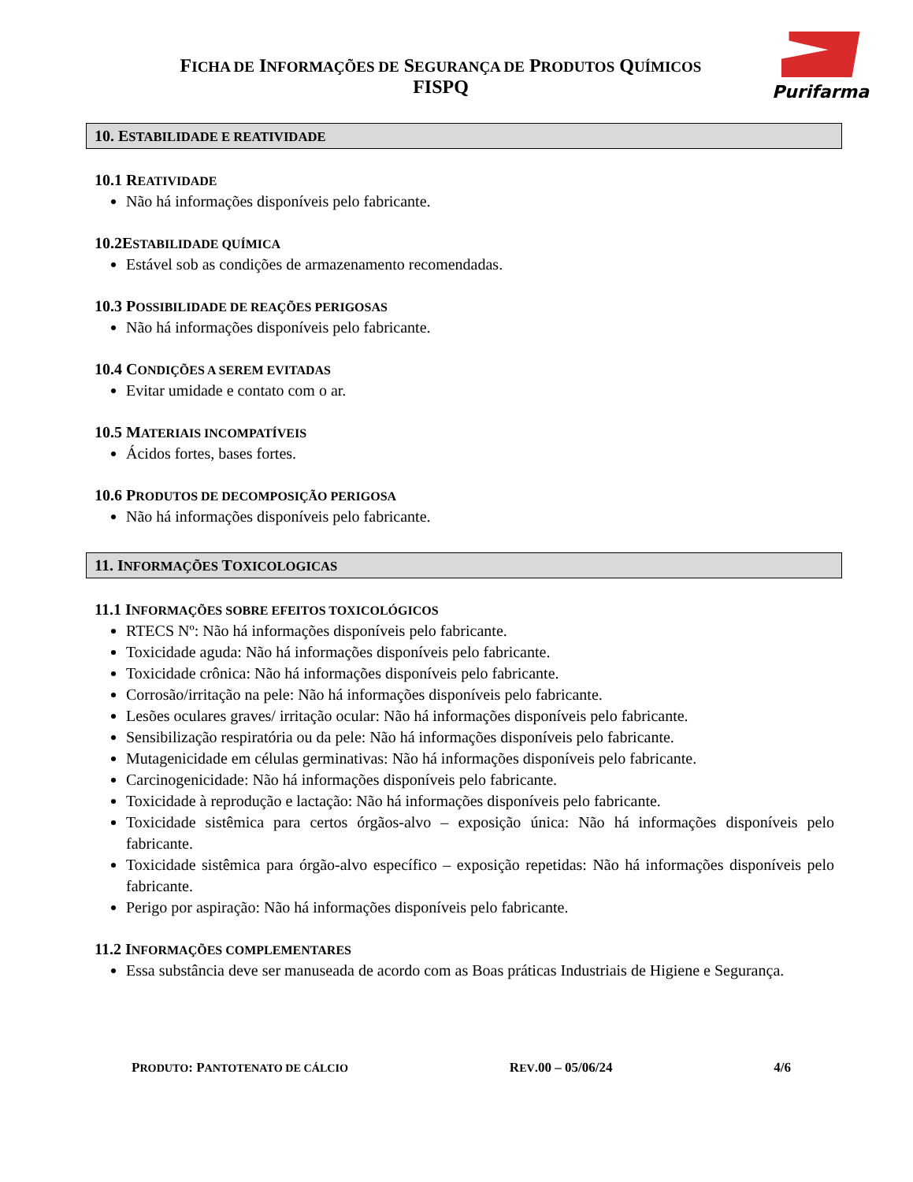Purifarma
FICHA DE INFORMAÇÕES DE SEGURANÇA DE PRODUTOS QUÍMICOS
FISPQ
10. ESTABILIDADE E REATIVIDADE
10.1 REATIVIDADE
Não há informações disponíveis pelo fabricante.
10.2ESTABILIDADE QUÍMICA
Estável sob as condições de armazenamento recomendadas.
10.3 POSSIBILIDADE DE REAÇÕES PERIGOSAS
Não há informações disponíveis pelo fabricante.
10.4 CONDIÇÕES A SEREM EVITADAS
Evitar umidade e contato com o ar.
10.5 MATERIAIS INCOMPATÍVEIS
Ácidos fortes, bases fortes.
10.6 PRODUTOS DE DECOMPOSIÇÃO PERIGOSA
Não há informações disponíveis pelo fabricante.
11. INFORMAÇÕES TOXICOLOGICAS
11.1 INFORMAÇÕES SOBRE EFEITOS TOXICOLÓGICOS
RTECS Nº: Não há informações disponíveis pelo fabricante.
Toxicidade aguda: Não há informações disponíveis pelo fabricante.
Toxicidade crônica: Não há informações disponíveis pelo fabricante.
Corrosão/irritação na pele: Não há informações disponíveis pelo fabricante.
Lesões oculares graves/ irritação ocular: Não há informações disponíveis pelo fabricante.
Sensibilização respiratória ou da pele: Não há informações disponíveis pelo fabricante.
Mutagenicidade em células germinativas: Não há informações disponíveis pelo fabricante.
Carcinogenicidade: Não há informações disponíveis pelo fabricante.
Toxicidade à reprodução e lactação: Não há informações disponíveis pelo fabricante.
Toxicidade sistêmica para certos órgãos-alvo – exposição única: Não há informações disponíveis pelo fabricante.
Toxicidade sistêmica para órgão-alvo específico – exposição repetidas: Não há informações disponíveis pelo fabricante.
Perigo por aspiração: Não há informações disponíveis pelo fabricante.
11.2 INFORMAÇÕES COMPLEMENTARES
Essa substância deve ser manuseada de acordo com as Boas práticas Industriais de Higiene e Segurança.
PRODUTO: PANTOTENATO DE CÁLCIO REV.00 – 05/06/24 4/6